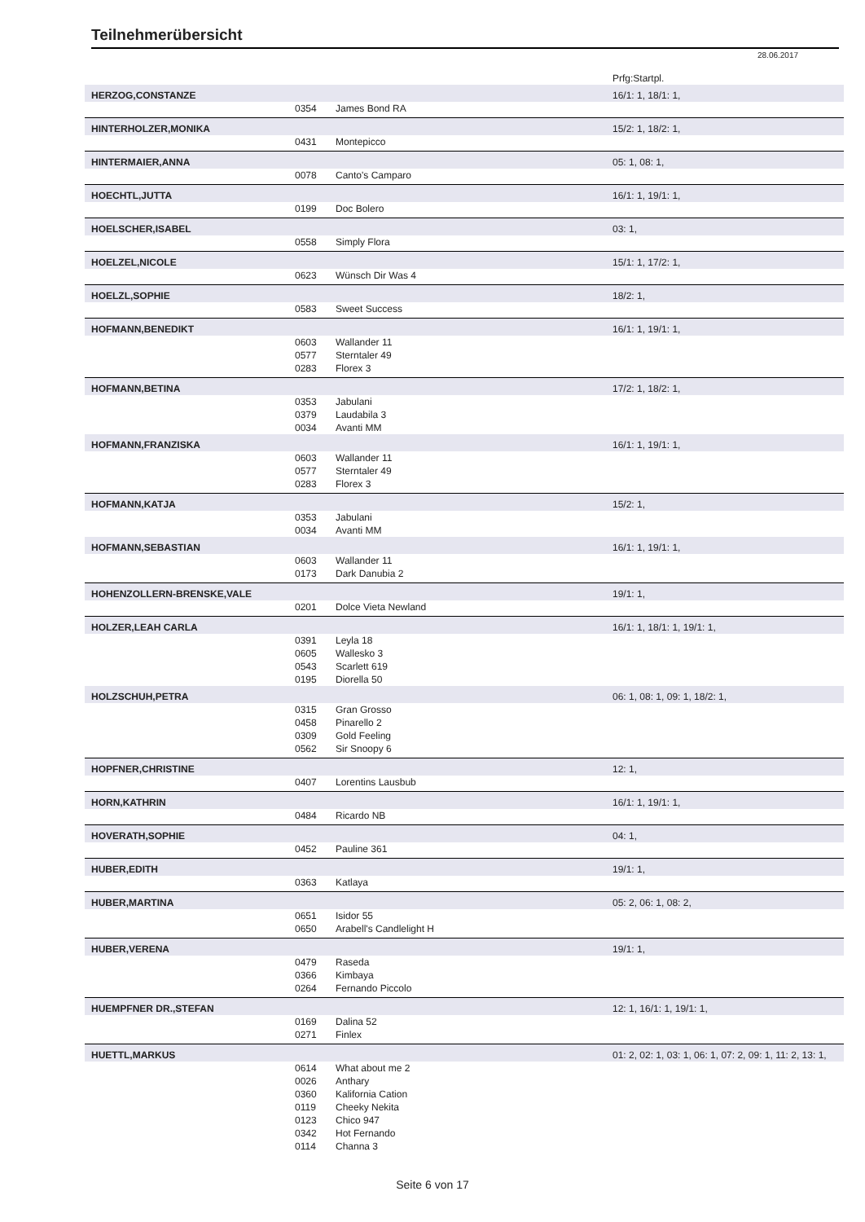Teilnehmerübersicht
28.06.2017
| | | | Prfg:Startpl. |
| HERZOG,CONSTANZE | | | 16/1: 1, 18/1: 1, |
| | 0354 | James Bond RA | |
| HINTERHOLZER,MONIKA | | | 15/2: 1, 18/2: 1, |
| | 0431 | Montepicco | |
| HINTERMAIER,ANNA | | | 05: 1, 08: 1, |
| | 0078 | Canto's Camparo | |
| HOECHTL,JUTTA | | | 16/1: 1, 19/1: 1, |
| | 0199 | Doc Bolero | |
| HOELSCHER,ISABEL | | | 03: 1, |
| | 0558 | Simply Flora | |
| HOELZEL,NICOLE | | | 15/1: 1, 17/2: 1, |
| | 0623 | Wünsch Dir Was 4 | |
| HOELZL,SOPHIE | | | 18/2: 1, |
| | 0583 | Sweet Success | |
| HOFMANN,BENEDIKT | | | 16/1: 1, 19/1: 1, |
| | 0603 | Wallander 11 | |
| | 0577 | Sterntaler 49 | |
| | 0283 | Florex 3 | |
| HOFMANN,BETINA | | | 17/2: 1, 18/2: 1, |
| | 0353 | Jabulani | |
| | 0379 | Laudabila 3 | |
| | 0034 | Avanti MM | |
| HOFMANN,FRANZISKA | | | 16/1: 1, 19/1: 1, |
| | 0603 | Wallander 11 | |
| | 0577 | Sterntaler 49 | |
| | 0283 | Florex 3 | |
| HOFMANN,KATJA | | | 15/2: 1, |
| | 0353 | Jabulani | |
| | 0034 | Avanti MM | |
| HOFMANN,SEBASTIAN | | | 16/1: 1, 19/1: 1, |
| | 0603 | Wallander 11 | |
| | 0173 | Dark Danubia 2 | |
| HOHENZOLLERN-BRENSKE,VALE | | | 19/1: 1, |
| | 0201 | Dolce Vieta Newland | |
| HOLZER,LEAH CARLA | | | 16/1: 1, 18/1: 1, 19/1: 1, |
| | 0391 | Leyla 18 | |
| | 0605 | Wallesko 3 | |
| | 0543 | Scarlett 619 | |
| | 0195 | Diorella 50 | |
| HOLZSCHUH,PETRA | | | 06: 1, 08: 1, 09: 1, 18/2: 1, |
| | 0315 | Gran Grosso | |
| | 0458 | Pinarello 2 | |
| | 0309 | Gold Feeling | |
| | 0562 | Sir Snoopy 6 | |
| HOPFNER,CHRISTINE | | | 12: 1, |
| | 0407 | Lorentins Lausbub | |
| HORN,KATHRIN | | | 16/1: 1, 19/1: 1, |
| | 0484 | Ricardo NB | |
| HOVERATH,SOPHIE | | | 04: 1, |
| | 0452 | Pauline 361 | |
| HUBER,EDITH | | | 19/1: 1, |
| | 0363 | Katlaya | |
| HUBER,MARTINA | | | 05: 2, 06: 1, 08: 2, |
| | 0651 | Isidor 55 | |
| | 0650 | Arabell's Candlelight H | |
| HUBER,VERENA | | | 19/1: 1, |
| | 0479 | Raseda | |
| | 0366 | Kimbaya | |
| | 0264 | Fernando Piccolo | |
| HUEMPFNER DR.,STEFAN | | | 12: 1, 16/1: 1, 19/1: 1, |
| | 0169 | Dalina 52 | |
| | 0271 | Finlex | |
| HUETTL,MARKUS | | | 01: 2, 02: 1, 03: 1, 06: 1, 07: 2, 09: 1, 11: 2, 13: 1, |
| | 0614 | What about me 2 | |
| | 0026 | Anthary | |
| | 0360 | Kalifornia Cation | |
| | 0119 | Cheeky Nekita | |
| | 0123 | Chico 947 | |
| | 0342 | Hot Fernando | |
| | 0114 | Channa 3 | |
Seite 6 von 17